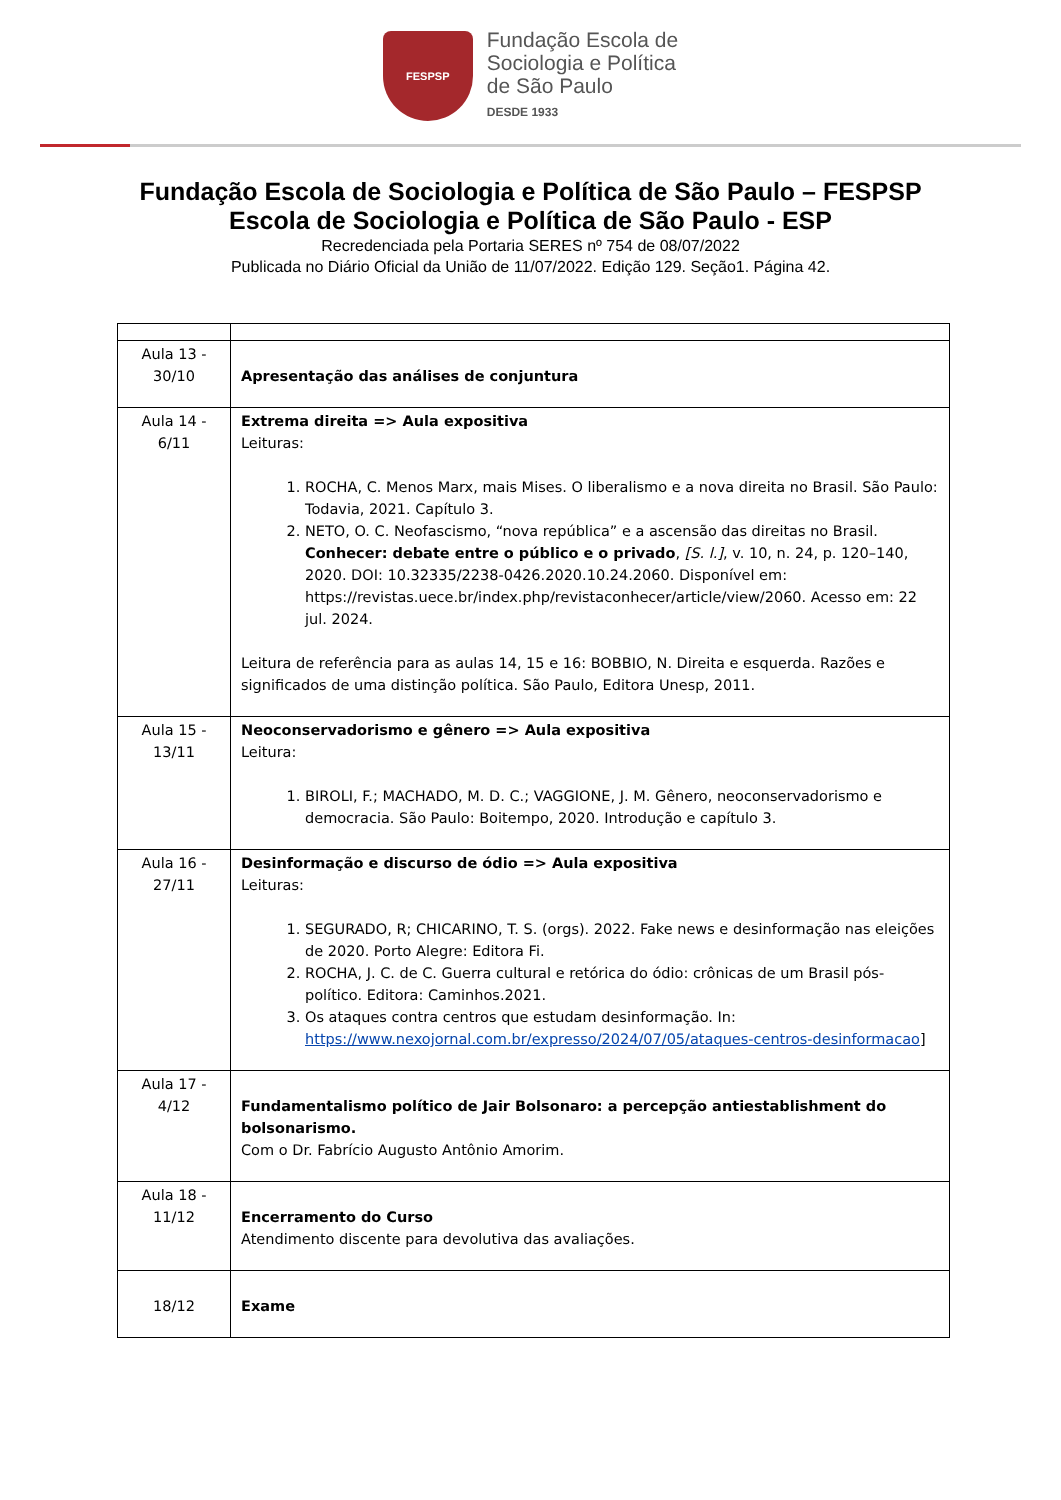FESPSP
Fundação Escola de
Sociologia e Política
de São Paulo
DESDE 1933
Fundação Escola de Sociologia e Política de São Paulo – FESPSP
Escola de Sociologia e Política de São Paulo - ESP
Recredenciada pela Portaria SERES nº 754 de 08/07/2022
Publicada no Diário Oficial da União de 11/07/2022. Edição 129. Seção1. Página 42.
| Aula 13 - 30/10 | Apresentação das análises de conjuntura |
| Aula 14 - 6/11 | Extrema direita => Aula expositiva Leituras: 1. ROCHA, C. Menos Marx, mais Mises. O liberalismo e a nova direita no Brasil. São Paulo: Todavia, 2021. Capítulo 3. 2. NETO, O. C. Neofascismo, “nova república” e a ascensão das direitas no Brasil. Conhecer: debate entre o público e o privado , [S. l.] , v. 10, n. 24, p. 120–140, 2020. DOI: 10.32335/2238-0426.2020.10.24.2060. Disponível em: https://revistas.uece.br/index.php/revistaconhecer/article/view/2060. Acesso em: 22 jul. 2024. Leitura de referência para as aulas 14, 15 e 16: BOBBIO, N. Direita e esquerda. Razões e significados de uma distinção política. São Paulo, Editora Unesp, 2011. |
| Aula 15 - 13/11 | Neoconservadorismo e gênero => Aula expositiva Leitura: 1. BIROLI, F.; MACHADO, M. D. C.; VAGGIONE, J. M. Gênero, neoconservadorismo e democracia. São Paulo: Boitempo, 2020. Introdução e capítulo 3. |
| Aula 16 - 27/11 | Desinformação e discurso de ódio => Aula expositiva Leituras: 1. SEGURADO, R; CHICARINO, T. S. (orgs). 2022. Fake news e desinformação nas eleições de 2020. Porto Alegre: Editora Fi. 2. ROCHA, J. C. de C. Guerra cultural e retórica do ódio: crônicas de um Brasil pós-político. Editora: Caminhos.2021. 3. Os ataques contra centros que estudam desinformação. In: https://www.nexojornal.com.br/expresso/2024/07/05/ataques-centros-desinformacao ] |
| Aula 17 - 4/12 | Fundamentalismo político de Jair Bolsonaro: a percepção antiestablishment do bolsonarismo. Com o Dr. Fabrício Augusto Antônio Amorim. |
| Aula 18 - 11/12 | Encerramento do Curso Atendimento discente para devolutiva das avaliações. |
| 18/12 | Exame |